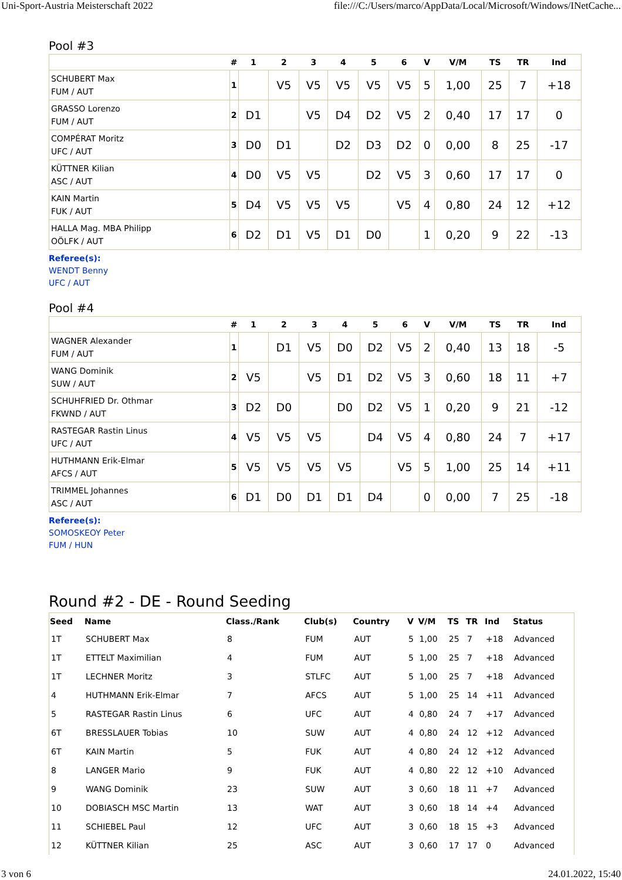Uni-Sport-Austria Meisterschaft 2022 file:///C:/Users/marco/AppData/Local/Microsoft/Windows/INetCache...
Pool #3
| | # | 1 | 2 | 3 | 4 | 5 | 6 | V | V/M | TS | TR | Ind |
| --- | --- | --- | --- | --- | --- | --- | --- | --- | --- | --- | --- | --- |
| SCHUBERT Max FUM / AUT | 1 | | V5 | V5 | V5 | V5 | V5 | 5 | 1,00 | 25 | 7 | +18 |
| GRASSO Lorenzo FUM / AUT | 2 | D1 | | V5 | D4 | D2 | V5 | 2 | 0,40 | 17 | 17 | 0 |
| COMPÉRAT Moritz UFC / AUT | 3 | D0 | D1 | | D2 | D3 | D2 | 0 | 0,00 | 8 | 25 | -17 |
| KÜTTNER Kilian ASC / AUT | 4 | D0 | V5 | V5 | | D2 | V5 | 3 | 0,60 | 17 | 17 | 0 |
| KAIN Martin FUK / AUT | 5 | D4 | V5 | V5 | V5 | | V5 | 4 | 0,80 | 24 | 12 | +12 |
| HALLA Mag. MBA Philipp OÖLFK / AUT | 6 | D2 | D1 | V5 | D1 | D0 | | 1 | 0,20 | 9 | 22 | -13 |
Referee(s):
WENDT Benny
UFC / AUT
Pool #4
| | # | 1 | 2 | 3 | 4 | 5 | 6 | V | V/M | TS | TR | Ind |
| --- | --- | --- | --- | --- | --- | --- | --- | --- | --- | --- | --- | --- |
| WAGNER Alexander FUM / AUT | 1 | | D1 | V5 | D0 | D2 | V5 | 2 | 0,40 | 13 | 18 | -5 |
| WANG Dominik SUW / AUT | 2 | V5 | | V5 | D1 | D2 | V5 | 3 | 0,60 | 18 | 11 | +7 |
| SCHUHFRIED Dr. Othmar FKWND / AUT | 3 | D2 | D0 | | D0 | D2 | V5 | 1 | 0,20 | 9 | 21 | -12 |
| RASTEGAR Rastin Linus UFC / AUT | 4 | V5 | V5 | V5 | | D4 | V5 | 4 | 0,80 | 24 | 7 | +17 |
| HUTHMANN Erik-Elmar AFCS / AUT | 5 | V5 | V5 | V5 | V5 | | V5 | 5 | 1,00 | 25 | 14 | +11 |
| TRIMMEL Johannes ASC / AUT | 6 | D1 | D0 | D1 | D1 | D4 | | 0 | 0,00 | 7 | 25 | -18 |
Referee(s):
SOMOSKEOY Peter
FUM / HUN
Round #2 - DE - Round Seeding
| Seed | Name | Class./Rank | Club(s) | Country | V | V/M | TS | TR | Ind | Status |
| --- | --- | --- | --- | --- | --- | --- | --- | --- | --- | --- |
| 1T | SCHUBERT Max | 8 | FUM | AUT | 5 | 1,00 | 25 | 7 | +18 | Advanced |
| 1T | ETTELT Maximilian | 4 | FUM | AUT | 5 | 1,00 | 25 | 7 | +18 | Advanced |
| 1T | LECHNER Moritz | 3 | STLFC | AUT | 5 | 1,00 | 25 | 7 | +18 | Advanced |
| 4 | HUTHMANN Erik-Elmar | 7 | AFCS | AUT | 5 | 1,00 | 25 | 14 | +11 | Advanced |
| 5 | RASTEGAR Rastin Linus | 6 | UFC | AUT | 4 | 0,80 | 24 | 7 | +17 | Advanced |
| 6T | BRESSLAUER Tobias | 10 | SUW | AUT | 4 | 0,80 | 24 | 12 | +12 | Advanced |
| 6T | KAIN Martin | 5 | FUK | AUT | 4 | 0,80 | 24 | 12 | +12 | Advanced |
| 8 | LANGER Mario | 9 | FUK | AUT | 4 | 0,80 | 22 | 12 | +10 | Advanced |
| 9 | WANG Dominik | 23 | SUW | AUT | 3 | 0,60 | 18 | 11 | +7 | Advanced |
| 10 | DOBIASCH MSC Martin | 13 | WAT | AUT | 3 | 0,60 | 18 | 14 | +4 | Advanced |
| 11 | SCHIEBEL Paul | 12 | UFC | AUT | 3 | 0,60 | 18 | 15 | +3 | Advanced |
| 12 | KÜTTNER Kilian | 25 | ASC | AUT | 3 | 0,60 | 17 | 17 | 0 | Advanced |
3 von 6 24.01.2022, 15:40